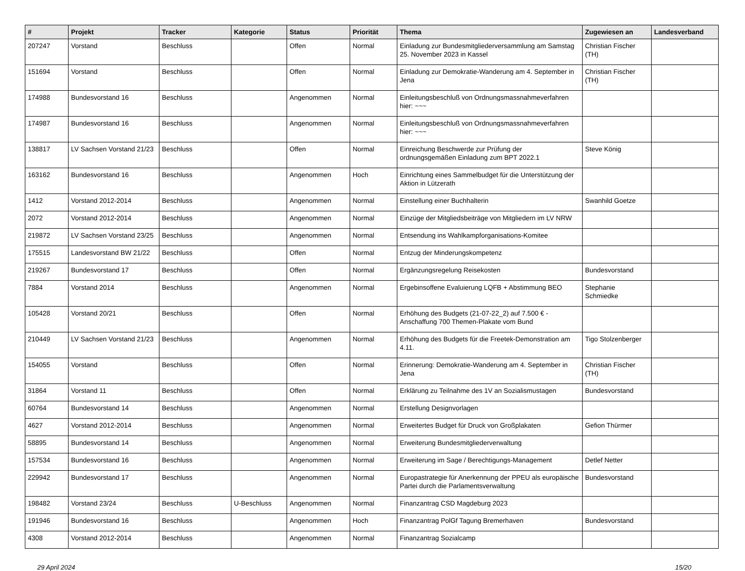| # | Projekt | Tracker | Kategorie | Status | Priorität | Thema | Zugewiesen an | Landesverband |
| --- | --- | --- | --- | --- | --- | --- | --- | --- |
| 207247 | Vorstand | Beschluss | | Offen | Normal | Einladung zur Bundesmitgliederversammlung am Samstag 25. November 2023 in Kassel | Christian Fischer (TH) | |
| 151694 | Vorstand | Beschluss | | Offen | Normal | Einladung zur Demokratie-Wanderung am 4. September in Jena | Christian Fischer (TH) | |
| 174988 | Bundesvorstand 16 | Beschluss | | Angenommen | Normal | Einleitungsbeschluß von Ordnungsmassnahmeverfahren hier: ~~~ | | |
| 174987 | Bundesvorstand 16 | Beschluss | | Angenommen | Normal | Einleitungsbeschluß von Ordnungsmassnahmeverfahren hier: ~~~ | | |
| 138817 | LV Sachsen Vorstand 21/23 | Beschluss | | Offen | Normal | Einreichung Beschwerde zur Prüfung der ordnungsgemäßen Einladung zum BPT 2022.1 | Steve König | |
| 163162 | Bundesvorstand 16 | Beschluss | | Angenommen | Hoch | Einrichtung eines Sammelbudget für die Unterstützung der Aktion in Lützerath | | |
| 1412 | Vorstand 2012-2014 | Beschluss | | Angenommen | Normal | Einstellung einer Buchhalterin | Swanhild Goetze | |
| 2072 | Vorstand 2012-2014 | Beschluss | | Angenommen | Normal | Einzüge der Mitgliedsbeiträge von Mitgliedern im LV NRW | | |
| 219872 | LV Sachsen Vorstand 23/25 | Beschluss | | Angenommen | Normal | Entsendung ins Wahlkampforganisations-Komitee | | |
| 175515 | Landesvorstand BW 21/22 | Beschluss | | Offen | Normal | Entzug der Minderungskompetenz | | |
| 219267 | Bundesvorstand 17 | Beschluss | | Offen | Normal | Ergänzungsregelung Reisekosten | Bundesvorstand | |
| 7884 | Vorstand 2014 | Beschluss | | Angenommen | Normal | Ergebinsoffene Evaluierung LQFB + Abstimmung BEO | Stephanie Schmiedke | |
| 105428 | Vorstand 20/21 | Beschluss | | Offen | Normal | Erhöhung des Budgets (21-07-22_2) auf 7.500 € - Anschaffung 700 Themen-Plakate vom Bund | | |
| 210449 | LV Sachsen Vorstand 21/23 | Beschluss | | Angenommen | Normal | Erhöhung des Budgets für die Freetek-Demonstration am 4.11. | Tigo Stolzenberger | |
| 154055 | Vorstand | Beschluss | | Offen | Normal | Erinnerung: Demokratie-Wanderung am 4. September in Jena | Christian Fischer (TH) | |
| 31864 | Vorstand 11 | Beschluss | | Offen | Normal | Erklärung zu Teilnahme des 1V an Sozialismustagen | Bundesvorstand | |
| 60764 | Bundesvorstand 14 | Beschluss | | Angenommen | Normal | Erstellung Designvorlagen | | |
| 4627 | Vorstand 2012-2014 | Beschluss | | Angenommen | Normal | Erweitertes Budget für Druck von Großplakaten | Gefion Thürmer | |
| 58895 | Bundesvorstand 14 | Beschluss | | Angenommen | Normal | Erweiterung Bundesmitgliederverwaltung | | |
| 157534 | Bundesvorstand 16 | Beschluss | | Angenommen | Normal | Erweiterung im Sage / Berechtigungs-Management | Detlef Netter | |
| 229942 | Bundesvorstand 17 | Beschluss | | Angenommen | Normal | Europastrategie für Anerkennung der PPEU als europäische Partei durch die Parlamentsverwaltung | Bundesvorstand | |
| 198482 | Vorstand 23/24 | Beschluss | U-Beschluss | Angenommen | Normal | Finanzantrag CSD Magdeburg 2023 | | |
| 191946 | Bundesvorstand 16 | Beschluss | | Angenommen | Hoch | Finanzantrag PolGf Tagung Bremerhaven | Bundesvorstand | |
| 4308 | Vorstand 2012-2014 | Beschluss | | Angenommen | Normal | Finanzantrag Sozialcamp | | |
29 April 2024 15/20